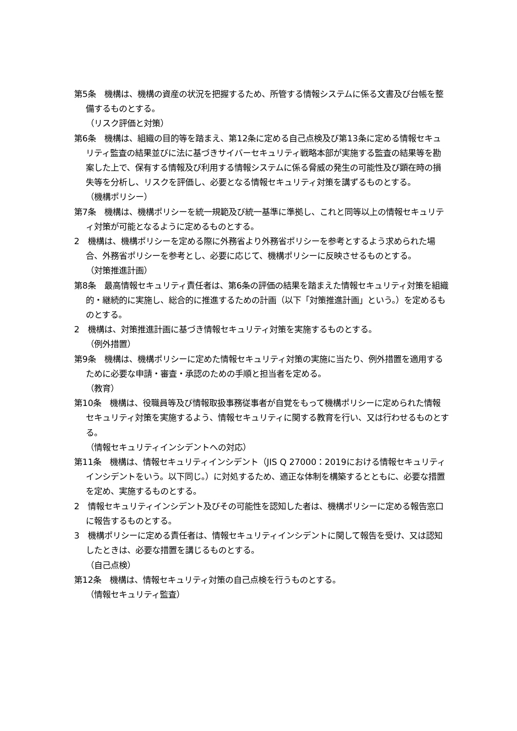第5条　機構は、機構の資産の状況を把握するため、所管する情報システムに係る文書及び台帳を整備するものとする。
（リスク評価と対策）
第6条　機構は、組織の目的等を踏まえ、第12条に定める自己点検及び第13条に定める情報セキュリティ監査の結果並びに法に基づきサイバーセキュリティ戦略本部が実施する監査の結果等を勘案した上で、保有する情報及び利用する情報システムに係る脅威の発生の可能性及び顕在時の損失等を分析し、リスクを評価し、必要となる情報セキュリティ対策を講ずるものとする。
（機構ポリシー）
第7条　機構は、機構ポリシーを統一規範及び統一基準に準拠し、これと同等以上の情報セキュリティ対策が可能となるように定めるものとする。
2　機構は、機構ポリシーを定める際に外務省より外務省ポリシーを参考とするよう求められた場合、外務省ポリシーを参考とし、必要に応じて、機構ポリシーに反映させるものとする。
（対策推進計画）
第8条　最高情報セキュリティ責任者は、第6条の評価の結果を踏まえた情報セキュリティ対策を組織的・継続的に実施し、総合的に推進するための計画（以下「対策推進計画」という。）を定めるものとする。
2　機構は、対策推進計画に基づき情報セキュリティ対策を実施するものとする。
（例外措置）
第9条　機構は、機構ポリシーに定めた情報セキュリティ対策の実施に当たり、例外措置を適用するために必要な申請・審査・承認のための手順と担当者を定める。
（教育）
第10条　機構は、役職員等及び情報取扱事務従事者が自覚をもって機構ポリシーに定められた情報セキュリティ対策を実施するよう、情報セキュリティに関する教育を行い、又は行わせるものとする。
（情報セキュリティインシデントへの対応）
第11条　機構は、情報セキュリティインシデント（JIS Q 27000：2019における情報セキュリティインシデントをいう。以下同じ。）に対処するため、適正な体制を構築するとともに、必要な措置を定め、実施するものとする。
2　情報セキュリティインシデント及びその可能性を認知した者は、機構ポリシーに定める報告窓口に報告するものとする。
3　機構ポリシーに定める責任者は、情報セキュリティインシデントに関して報告を受け、又は認知したときは、必要な措置を講じるものとする。
（自己点検）
第12条　機構は、情報セキュリティ対策の自己点検を行うものとする。
（情報セキュリティ監査）